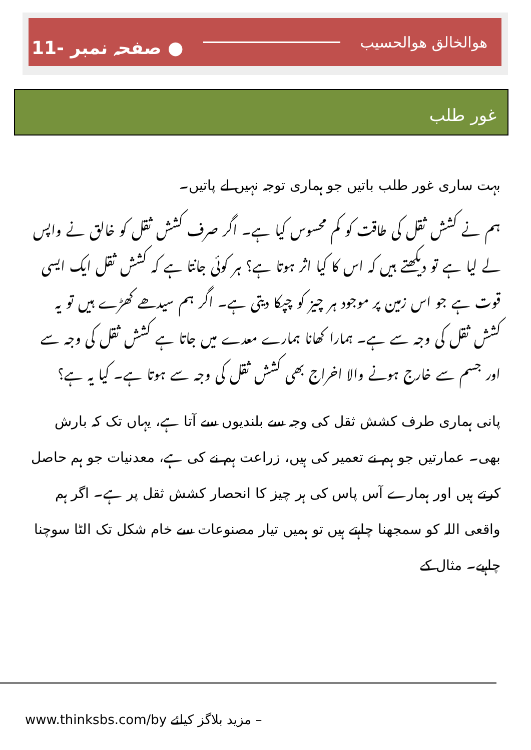11- صفحہ نمبر ● ھوالخالق ھوالحسیب
غور طلب
بہت ساری غور طلب باتیں جو ہماری توجہ نہیں لے پاتیں۔
ہم نے کشش ثقل کی طاقت کو کم محسوس کیا ہے۔ اگر صرف کشش ثقل کو خالق نے واپس لے لیا ہے تو دیکھتے ہیں کہ اس کا کیا اثر ہوتا ہے؟ ہر کوئی جانتا ہے کہ کشش ثقل ایک ایسی قوت ہے جو اس زمین پر موجود ہر چیز کو چپکا دیتی ہے۔ اگر ہم سیدھے کھڑے ہیں تو یہ کشش ثقل کی وجہ سے ہے۔ ہمارا کھانا ہمارے معدے میں جاتا ہے کشش ثقل کی وجہ سے اور جسم سے خارج ہونے والا اخراج بھی کشش ثقل کی وجہ سے ہوتا ہے۔ کیا یہ ہے؟
پانی ہماری طرف کشش ثقل کی وجہ سے بلندیوں سے آتا ہے، یہاں تک کہ بارش بھی۔ عمارتیں جو ہم نے تعمیر کی ہیں، زراعت ہم نے کی ہے، معدنیات جو ہم حاصل کرتے ہیں اور ہمارے آس پاس کی ہر چیز کا انحصار کشش ثقل پر ہے۔ اگر ہم واقعی اللہ کو سمجھنا چاہتے ہیں تو ہمیں تیار مصنوعات سے خام شکل تک الٹا سوچنا چاہیے۔ مثال کے
www.thinksbs.com/by مزید بلاگز کیلئے –